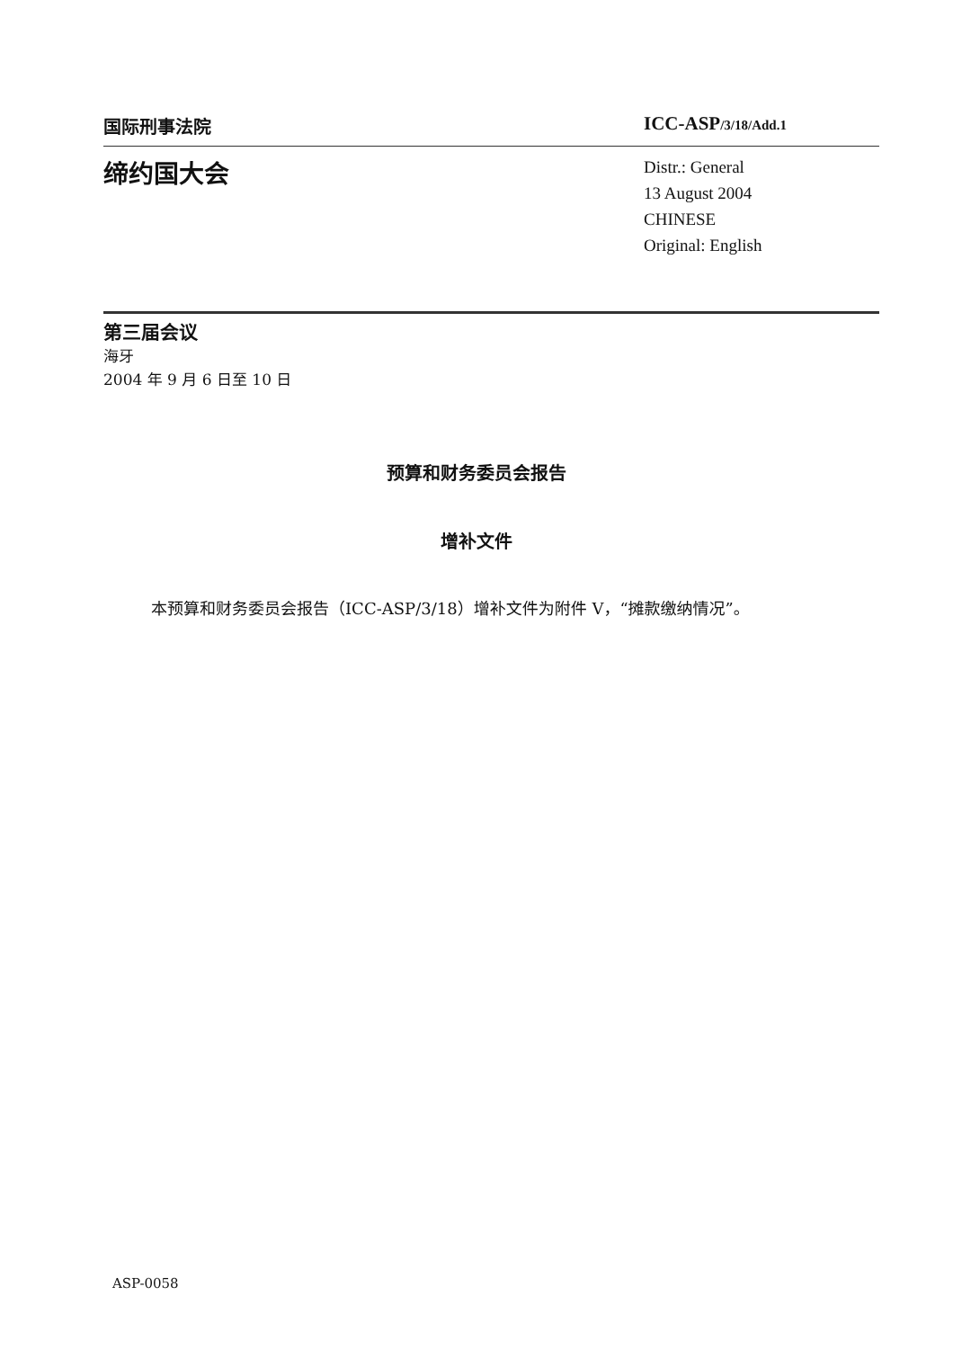国际刑事法院 ICC-ASP/3/18/Add.1
缔约国大会
Distr.: General
13 August 2004
CHINESE
Original: English
第三届会议
海牙
2004 年 9 月 6 日至 10 日
预算和财务委员会报告
增补文件
本预算和财务委员会报告（ICC-ASP/3/18）增补文件为附件 V，“摊款缴纳情况”。
ASP-0058